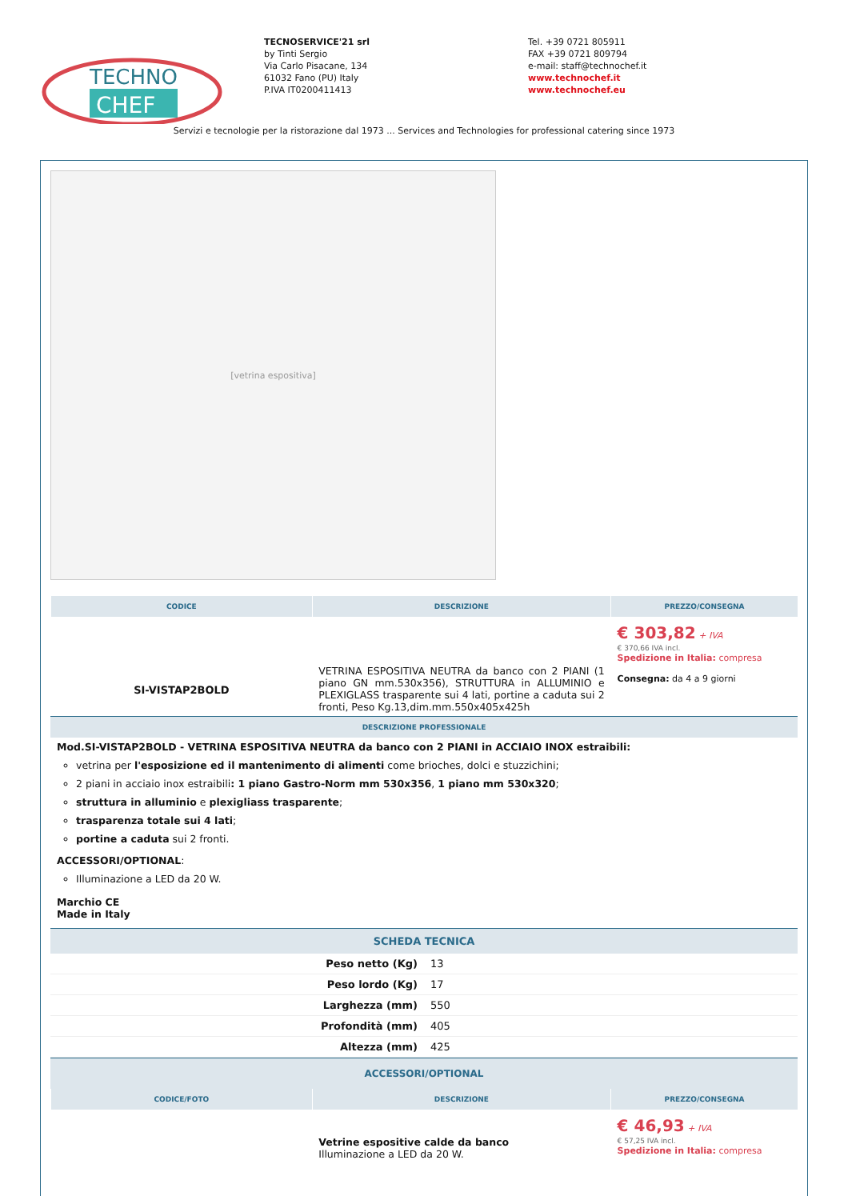TECHNO
CHEF
TECNOSERVICE'21 srl
by Tinti Sergio
Via Carlo Pisacane, 134
61032 Fano (PU) Italy
P.IVA IT0200411413
Tel. +39 0721 805911
FAX +39 0721 809794
e-mail: staff@technochef.it
www.technochef.it
www.technochef.eu
Servizi e tecnologie per la ristorazione dal 1973 ... Services and Technologies for professional catering since 1973
[vetrina espositiva]
| CODICE | DESCRIZIONE | PREZZO/CONSEGNA |
| --- | --- | --- |
| SI-VISTAP2BOLD | VETRINA ESPOSITIVA NEUTRA da banco con 2 PIANI (1 piano GN mm.530x356), STRUTTURA in ALLUMINIO e PLEXIGLASS trasparente sui 4 lati, portine a caduta sui 2 fronti, Peso Kg.13,dim.mm.550x405x425h | € 303,82 + IVA € 370,66 IVA incl. Spedizione in Italia: compresa Consegna: da 4 a 9 giorni |
DESCRIZIONE PROFESSIONALE
Mod.SI-VISTAP2BOLD - VETRINA ESPOSITIVA NEUTRA da banco con 2 PIANI in ACCIAIO INOX estraibili:
vetrina per l'esposizione ed il mantenimento di alimenti come brioches, dolci e stuzzichini;
2 piani in acciaio inox estraibili: 1 piano Gastro-Norm mm 530x356, 1 piano mm 530x320;
struttura in alluminio e plexigliass trasparente;
trasparenza totale sui 4 lati;
portine a caduta sui 2 fronti.
ACCESSORI/OPTIONAL:
Illuminazione a LED da 20 W.
Marchio CE
Made in Italy
SCHEDA TECNICA
| Peso netto (Kg) | 13 |
| Peso lordo (Kg) | 17 |
| Larghezza (mm) | 550 |
| Profondità (mm) | 405 |
| Altezza (mm) | 425 |
ACCESSORI/OPTIONAL
| CODICE/FOTO | DESCRIZIONE | PREZZO/CONSEGNA |
| --- | --- | --- |
| | Vetrine espositive calde da banco Illuminazione a LED da 20 W. | € 46,93 + IVA € 57,25 IVA incl. Spedizione in Italia: compresa |